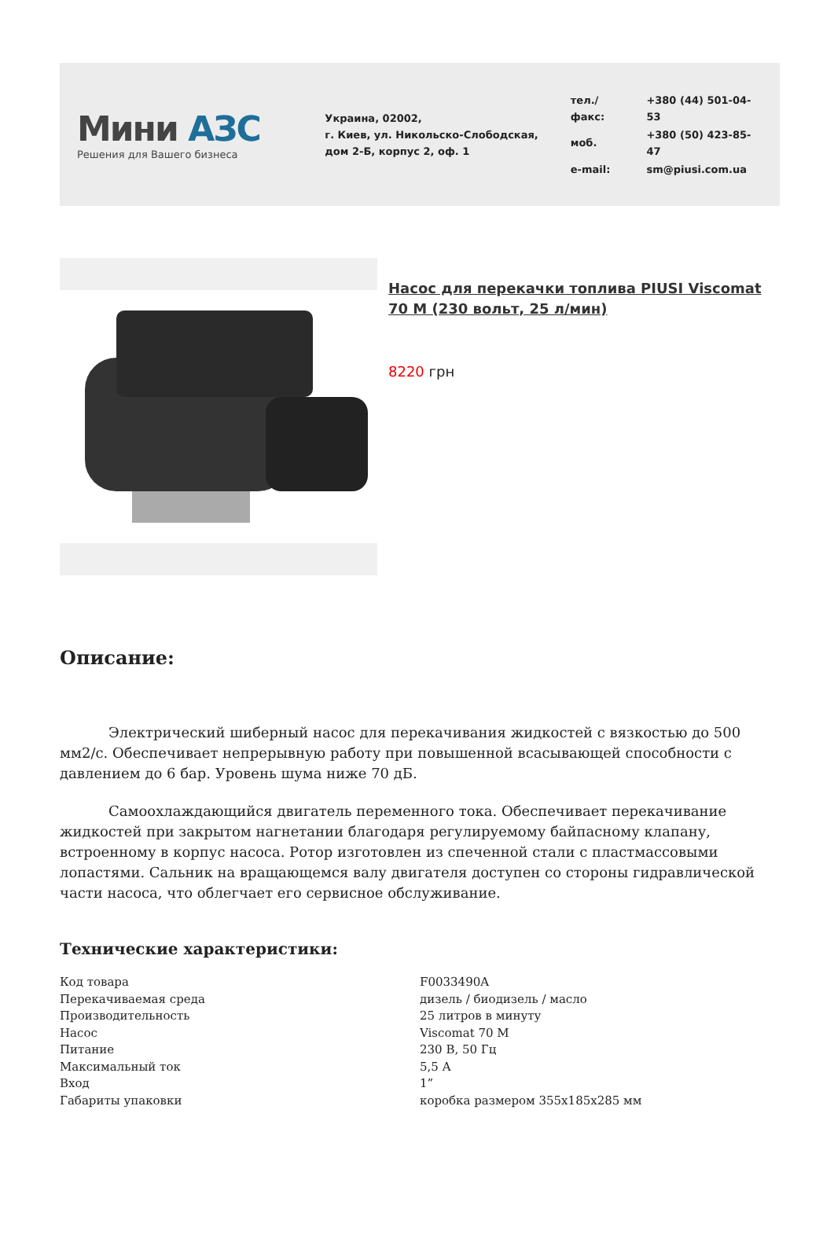Мини АЗС
Решения для Вашего бизнеса
Украина, 02002,
г. Киев, ул. Никольско-Слободская,
дом 2-Б, корпус 2, оф. 1
| тел./факс: | +380 (44) 501-04-53 |
| моб. | +380 (50) 423-85-47 |
| e-mail: | sm@piusi.com.ua |
Насос для перекачки топлива PIUSI Viscomat 70 M (230 вольт, 25 л/мин)
8220 грн
Описание:
Электрический шиберный насос для перекачивания жидкостей с вязкостью до 500 мм2/с. Обеспечивает непрерывную работу при повышенной всасывающей способности с давлением до 6 бар. Уровень шума ниже 70 дБ.
Самоохлаждающийся двигатель переменного тока. Обеспечивает перекачивание жидкостей при закрытом нагнетании благодаря регулируемому байпасному клапану, встроенному в корпус насоса. Ротор изготовлен из спеченной стали с пластмассовыми лопастями. Сальник на вращающемся валу двигателя доступен со стороны гидравлической части насоса, что облегчает его сервисное обслуживание.
Технические характеристики:
| Код товара | F0033490A |
| Перекачиваемая среда | дизель / биодизель / масло |
| Производительность | 25 литров в минуту |
| Насос | Viscomat 70 M |
| Питание | 230 В, 50 Гц |
| Максимальный ток | 5,5 А |
| Вход | 1” |
| Габариты упаковки | коробка размером 355х185х285 мм |